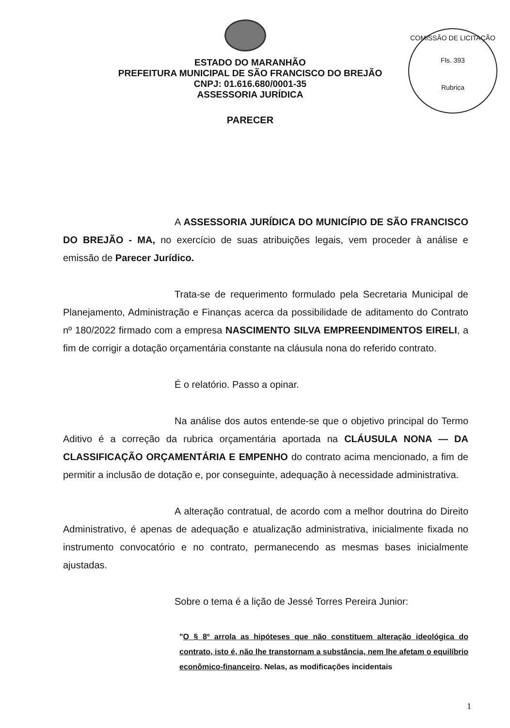ESTADO DO MARANHÃO
PREFEITURA MUNICIPAL DE SÃO FRANCISCO DO BREJÃO
CNPJ: 01.616.680/0001-35
ASSESSORIA JURÍDICA
COMISSÃO DE LICITAÇÃO
Fls. 393
Rubrica
PARECER
A ASSESSORIA JURÍDICA DO MUNICÍPIO DE SÃO FRANCISCO DO BREJÃO - MA, no exercício de suas atribuições legais, vem proceder à análise e emissão de Parecer Jurídico.
Trata-se de requerimento formulado pela Secretaria Municipal de Planejamento, Administração e Finanças acerca da possibilidade de aditamento do Contrato nº 180/2022 firmado com a empresa NASCIMENTO SILVA EMPREENDIMENTOS EIRELI, a fim de corrigir a dotação orçamentária constante na cláusula nona do referido contrato.
É o relatório. Passo a opinar.
Na análise dos autos entende-se que o objetivo principal do Termo Aditivo é a correção da rubrica orçamentária aportada na CLÁUSULA NONA — DA CLASSIFICAÇÃO ORÇAMENTÁRIA E EMPENHO do contrato acima mencionado, a fim de permitir a inclusão de dotação e, por conseguinte, adequação à necessidade administrativa.
A alteração contratual, de acordo com a melhor doutrina do Direito Administrativo, é apenas de adequação e atualização administrativa, inicialmente fixada no instrumento convocatório e no contrato, permanecendo as mesmas bases inicialmente ajustadas.
Sobre o tema é a lição de Jessé Torres Pereira Junior:
"O § 8º arrola as hipóteses que não constituem alteração ideológica do contrato, isto é, não lhe transtornam a substância, nem lhe afetam o equilíbrio econômico-financeiro. Nelas, as modificações incidentais
1